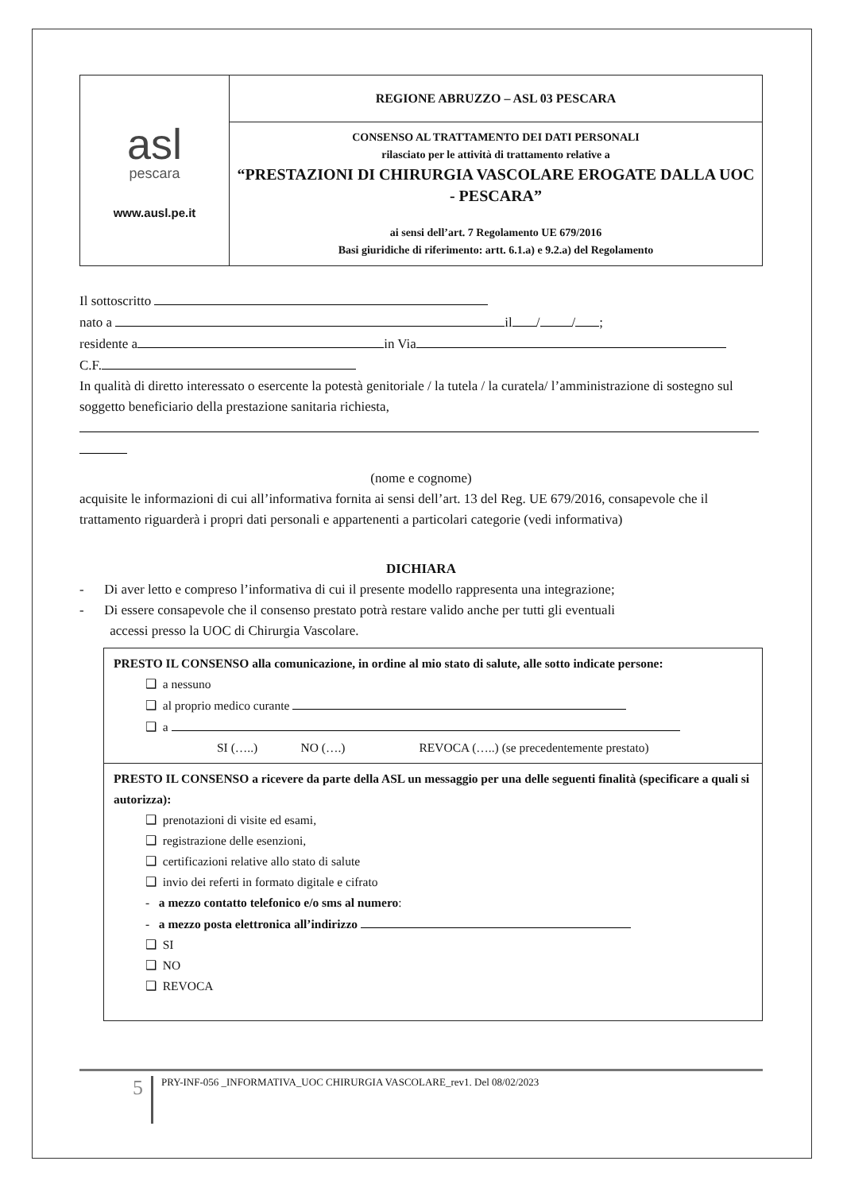| asl pescara www.ausl.pe.it | REGIONE ABRUZZO – ASL 03 PESCARA |
| | CONSENSO AL TRATTAMENTO DEI DATI PERSONALI rilasciato per le attività di trattamento relative a “PRESTAZIONI DI CHIRURGIA VASCOLARE EROGATE DALLA UOC - PESCARA” ai sensi dell’art. 7 Regolamento UE 679/2016 Basi giuridiche di riferimento: artt. 6.1.a) e 9.2.a) del Regolamento |
Il sottoscritto
nato a il / / ;
residente a in Via
C.F.
In qualità di diretto interessato o esercente la potestà genitoriale / la tutela / la curatela/ l’amministrazione di sostegno sul soggetto beneficiario della prestazione sanitaria richiesta,
(nome e cognome)
acquisite le informazioni di cui all’informativa fornita ai sensi dell’art. 13 del Reg. UE 679/2016, consapevole che il trattamento riguarderà i propri dati personali e appartenenti a particolari categorie (vedi informativa)
DICHIARA
- Di aver letto e compreso l’informativa di cui il presente modello rappresenta una integrazione;
- Di essere consapevole che il consenso prestato potrà restare valido anche per tutti gli eventuali
accessi presso la UOC di Chirurgia Vascolare.
PRESTO IL CONSENSO alla comunicazione, in ordine al mio stato di salute, alle sotto indicate persone:
❑ a nessuno
❑ al proprio medico curante
❑ a
SI (…..) NO (….) REVOCA (…..) (se precedentemente prestato)
PRESTO IL CONSENSO a ricevere da parte della ASL un messaggio per una delle seguenti finalità (specificare a quali si autorizza):
❑ prenotazioni di visite ed esami,
❑ registrazione delle esenzioni,
❑ certificazioni relative allo stato di salute
❑ invio dei referti in formato digitale e cifrato
- a mezzo contatto telefonico e/o sms al numero:
- a mezzo posta elettronica all’indirizzo
❑ SI
❑ NO
❑ REVOCA
5 PRY-INF-056 _INFORMATIVA_UOC CHIRURGIA VASCOLARE_rev1. Del 08/02/2023